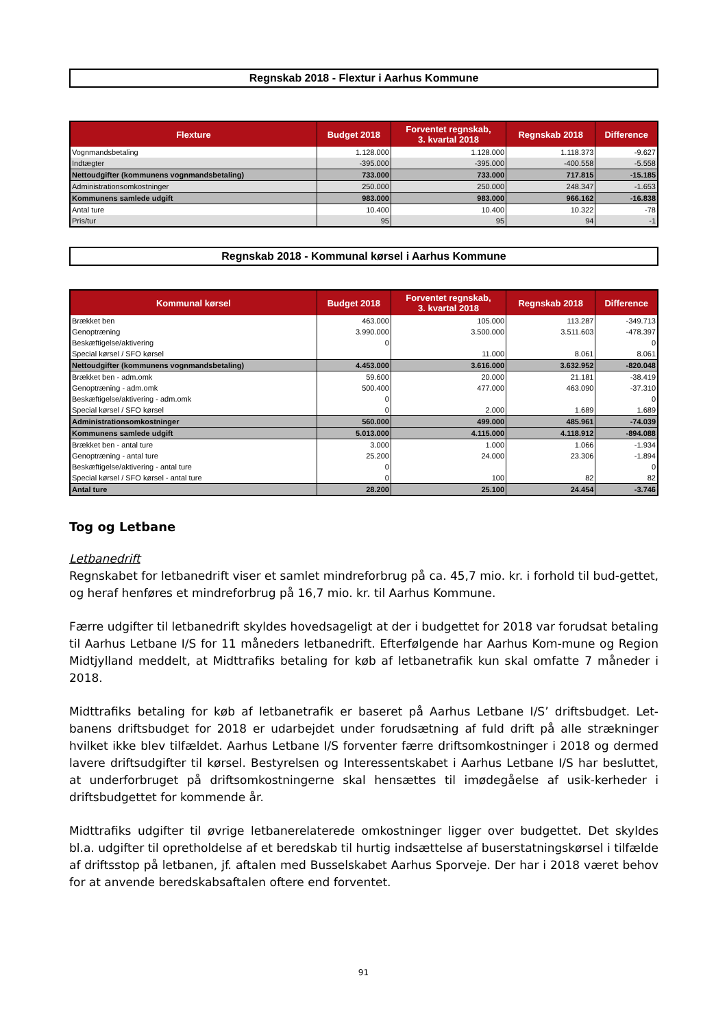Regnskab 2018 - Flextur i Aarhus Kommune
| Flexture | Budget 2018 | Forventet regnskab, 3. kvartal 2018 | Regnskab 2018 | Difference |
| --- | --- | --- | --- | --- |
| Vognmandsbetaling | 1.128.000 | 1.128.000 | 1.118.373 | -9.627 |
| Indtægter | -395.000 | -395.000 | -400.558 | -5.558 |
| Nettoudgifter (kommunens vognmandsbetaling) | 733.000 | 733.000 | 717.815 | -15.185 |
| Administrationsomkostninger | 250.000 | 250.000 | 248.347 | -1.653 |
| Kommunens samlede udgift | 983.000 | 983.000 | 966.162 | -16.838 |
| Antal ture | 10.400 | 10.400 | 10.322 | -78 |
| Pris/tur | 95 | 95 | 94 | -1 |
Regnskab 2018 - Kommunal kørsel i Aarhus Kommune
| Kommunal kørsel | Budget 2018 | Forventet regnskab, 3. kvartal 2018 | Regnskab 2018 | Difference |
| --- | --- | --- | --- | --- |
| Brækket ben | 463.000 | 105.000 | 113.287 | -349.713 |
| Genoptræning | 3.990.000 | 3.500.000 | 3.511.603 | -478.397 |
| Beskæftigelse/aktivering | 0 | | | 0 |
| Special kørsel / SFO kørsel | | 11.000 | 8.061 | 8.061 |
| Nettoudgifter (kommunens vognmandsbetaling) | 4.453.000 | 3.616.000 | 3.632.952 | -820.048 |
| Brækket ben - adm.omk | 59.600 | 20.000 | 21.181 | -38.419 |
| Genoptræning - adm.omk | 500.400 | 477.000 | 463.090 | -37.310 |
| Beskæftigelse/aktivering - adm.omk | 0 | | | 0 |
| Special kørsel / SFO kørsel | 0 | 2.000 | 1.689 | 1.689 |
| Administrationsomkostninger | 560.000 | 499.000 | 485.961 | -74.039 |
| Kommunens samlede udgift | 5.013.000 | 4.115.000 | 4.118.912 | -894.088 |
| Brækket ben - antal ture | 3.000 | 1.000 | 1.066 | -1.934 |
| Genoptræning - antal ture | 25.200 | 24.000 | 23.306 | -1.894 |
| Beskæftigelse/aktivering - antal ture | 0 | | | 0 |
| Special kørsel / SFO kørsel - antal ture | 0 | 100 | 82 | 82 |
| Antal ture | 28.200 | 25.100 | 24.454 | -3.746 |
Tog og Letbane
Letbanedrift
Regnskabet for letbanedrift viser et samlet mindreforbrug på ca. 45,7 mio. kr. i forhold til bud-gettet, og heraf henføres et mindreforbrug på 16,7 mio. kr. til Aarhus Kommune.
Færre udgifter til letbanedrift skyldes hovedsageligt at der i budgettet for 2018 var forudsat betaling til Aarhus Letbane I/S for 11 måneders letbanedrift. Efterfølgende har Aarhus Kom-mune og Region Midtjylland meddelt, at Midttrafiks betaling for køb af letbanetrafik kun skal omfatte 7 måneder i 2018.
Midttrafiks betaling for køb af letbanetrafik er baseret på Aarhus Letbane I/S’ driftsbudget. Let-banens driftsbudget for 2018 er udarbejdet under forudsætning af fuld drift på alle strækninger hvilket ikke blev tilfældet. Aarhus Letbane I/S forventer færre driftsomkostninger i 2018 og dermed lavere driftsudgifter til kørsel. Bestyrelsen og Interessentskabet i Aarhus Letbane I/S har besluttet, at underforbruget på driftsomkostningerne skal hensættes til imødegåelse af usik-kerheder i driftsbudgettet for kommende år.
Midttrafiks udgifter til øvrige letbanerelaterede omkostninger ligger over budgettet. Det skyldes bl.a. udgifter til opretholdelse af et beredskab til hurtig indsættelse af buserstatningskørsel i tilfælde af driftsstop på letbanen, jf. aftalen med Busselskabet Aarhus Sporveje. Der har i 2018 været behov for at anvende beredskabsaftalen oftere end forventet.
91